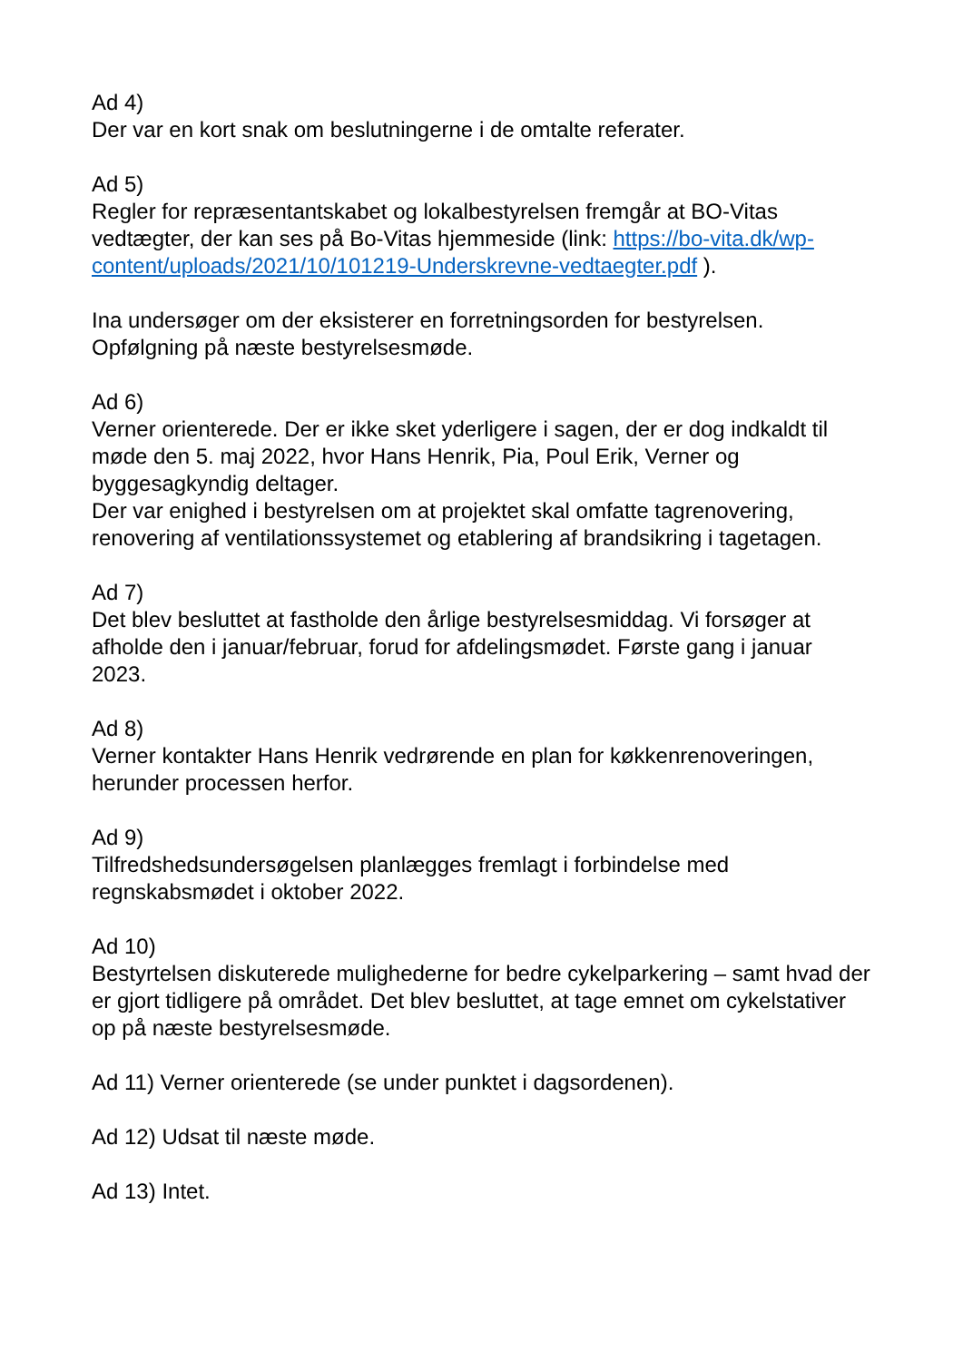Ad 4)
Der var en kort snak om beslutningerne i de omtalte referater.
Ad 5)
Regler for repræsentantskabet og lokalbestyrelsen fremgår at BO-Vitas vedtægter, der kan ses på Bo-Vitas hjemmeside (link: https://bo-vita.dk/wp-content/uploads/2021/10/101219-Underskrevne-vedtaegter.pdf ).
Ina undersøger om der eksisterer en forretningsorden for bestyrelsen.
Opfølgning på næste bestyrelsesmøde.
Ad 6)
Verner orienterede. Der er ikke sket yderligere i sagen, der er dog indkaldt til møde den 5. maj 2022, hvor Hans Henrik, Pia, Poul Erik, Verner og byggesagkyndig deltager.
Der var enighed i bestyrelsen om at projektet skal omfatte tagrenovering, renovering af ventilationssystemet og etablering af brandsikring i tagetagen.
Ad 7)
Det blev besluttet at fastholde den årlige bestyrelsesmiddag. Vi forsøger at afholde den i januar/februar, forud for afdelingsmødet. Første gang i januar 2023.
Ad 8)
Verner kontakter Hans Henrik vedrørende en plan for køkkenrenoveringen, herunder processen herfor.
Ad 9)
Tilfredshedsundersøgelsen planlægges fremlagt i forbindelse med regnskabsmødet i oktober 2022.
Ad 10)
Bestyrtelsen diskuterede mulighederne for bedre cykelparkering – samt hvad der er gjort tidligere på området. Det blev besluttet, at tage emnet om cykelstativer op på næste bestyrelsesmøde.
Ad 11) Verner orienterede (se under punktet i dagsordenen).
Ad 12) Udsat til næste møde.
Ad 13) Intet.